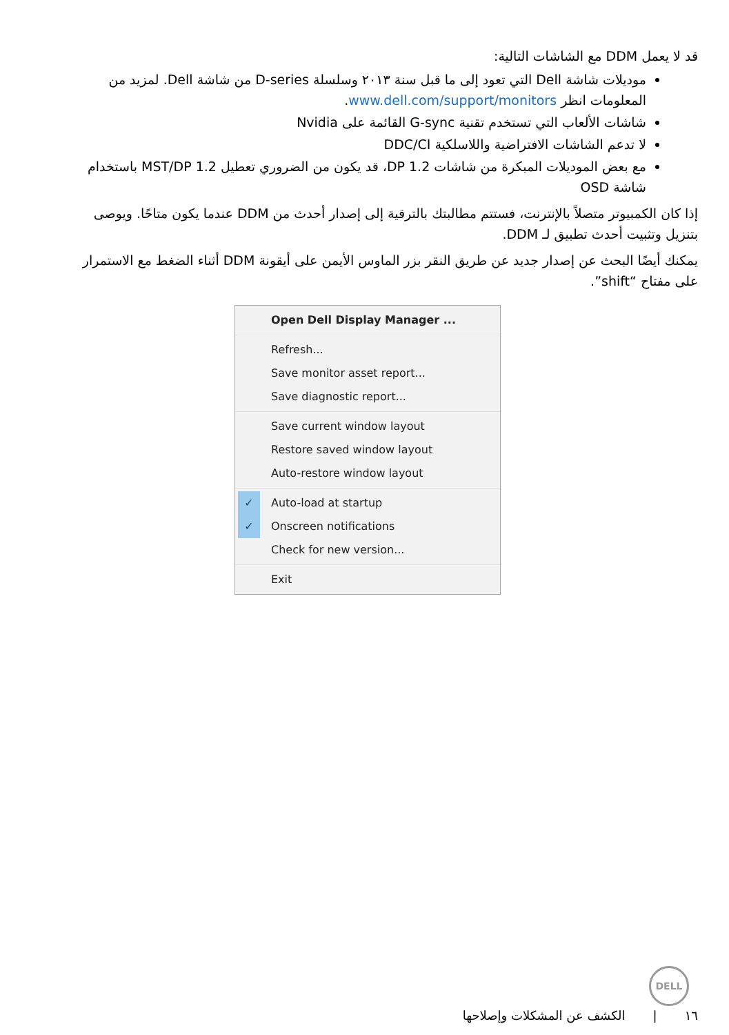قد لا يعمل DDM مع الشاشات التالية:
موديلات شاشة Dell التي تعود إلى ما قبل سنة ٢٠١٣ وسلسلة D-series من شاشة Dell. لمزيد من المعلومات انظر www.dell.com/support/monitors.
شاشات الألعاب التي تستخدم تقنية G-sync القائمة على Nvidia
لا تدعم الشاشات الافتراضية واللاسلكية DDC/CI
مع بعض الموديلات المبكرة من شاشات DP 1.2، قد يكون من الضروري تعطيل MST/DP 1.2 باستخدام شاشة OSD
إذا كان الكمبيوتر متصلاً بالإنترنت، فستتم مطالبتك بالترقية إلى إصدار أحدث من DDM عندما يكون متاحًا. ويوصى بتنزيل وتثبيت أحدث تطبيق لـ DDM.
يمكنك أيضًا البحث عن إصدار جديد عن طريق النقر بزر الماوس الأيمن على أيقونة DDM أثناء الضغط مع الاستمرار على مفتاح “shift”.
Open Dell Display Manager ...
Refresh...
Save monitor asset report...
Save diagnostic report...
Save current window layout
Restore saved window layout
Auto-restore window layout
✓ Auto-load at startup
✓ Onscreen notifications
Check for new version...
Exit
DELL
١٦ | الكشف عن المشكلات وإصلاحها